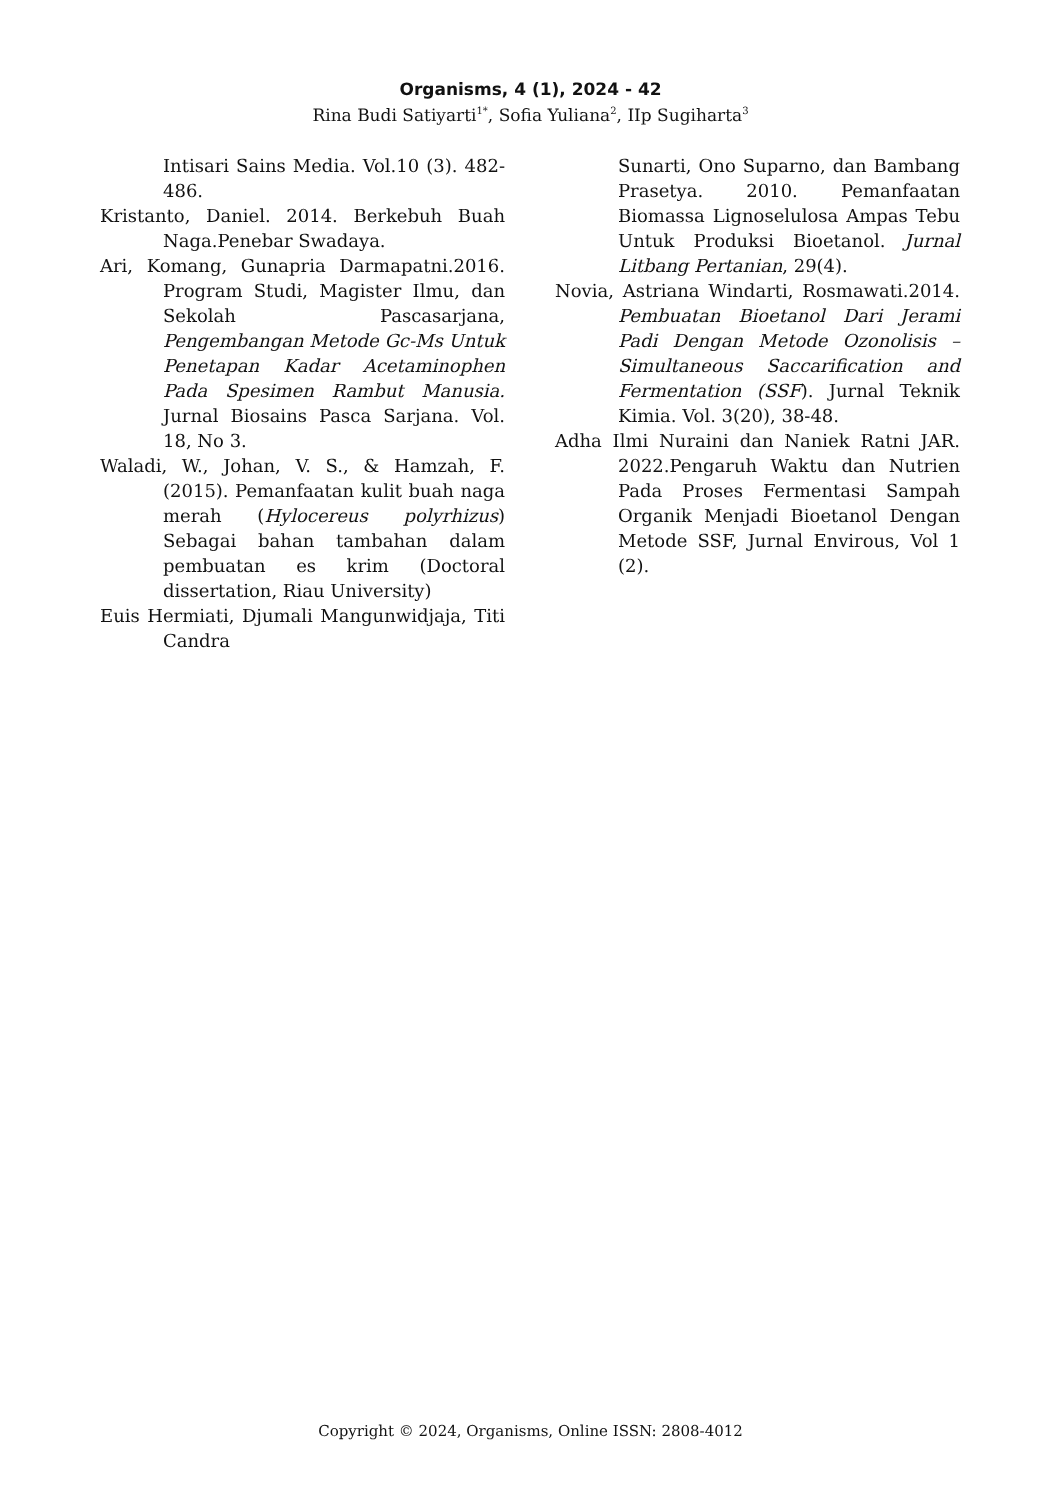Organisms, 4 (1), 2024 - 42
Rina Budi Satiyarti<sup>1*</sup>, Sofia Yuliana<sup>2</sup>, IIp Sugiharta<sup>3</sup>
Intisari Sains Media. Vol.10 (3). 482-486.
Kristanto, Daniel. 2014. Berkebuh Buah Naga.Penebar Swadaya.
Ari, Komang, Gunapria Darmapatni.2016. Program Studi, Magister Ilmu, dan Sekolah Pascasarjana, Pengembangan Metode Gc-Ms Untuk Penetapan Kadar Acetaminophen Pada Spesimen Rambut Manusia. Jurnal Biosains Pasca Sarjana. Vol. 18, No 3.
Waladi, W., Johan, V. S., & Hamzah, F. (2015). Pemanfaatan kulit buah naga merah (Hylocereus polyrhizus) Sebagai bahan tambahan dalam pembuatan es krim (Doctoral dissertation, Riau University)
Euis Hermiati, Djumali Mangunwidjaja, Titi Candra
Sunarti, Ono Suparno, dan Bambang Prasetya. 2010. Pemanfaatan Biomassa Lignoselulosa Ampas Tebu Untuk Produksi Bioetanol. Jurnal Litbang Pertanian, 29(4).
Novia, Astriana Windarti, Rosmawati.2014. Pembuatan Bioetanol Dari Jerami Padi Dengan Metode Ozonolisis – Simultaneous Saccarification and Fermentation (SSF). Jurnal Teknik Kimia. Vol. 3(20), 38-48.
Adha Ilmi Nuraini dan Naniek Ratni JAR. 2022.Pengaruh Waktu dan Nutrien Pada Proses Fermentasi Sampah Organik Menjadi Bioetanol Dengan Metode SSF, Jurnal Envirous, Vol 1 (2).
Copyright © 2024, Organisms, Online ISSN: 2808-4012